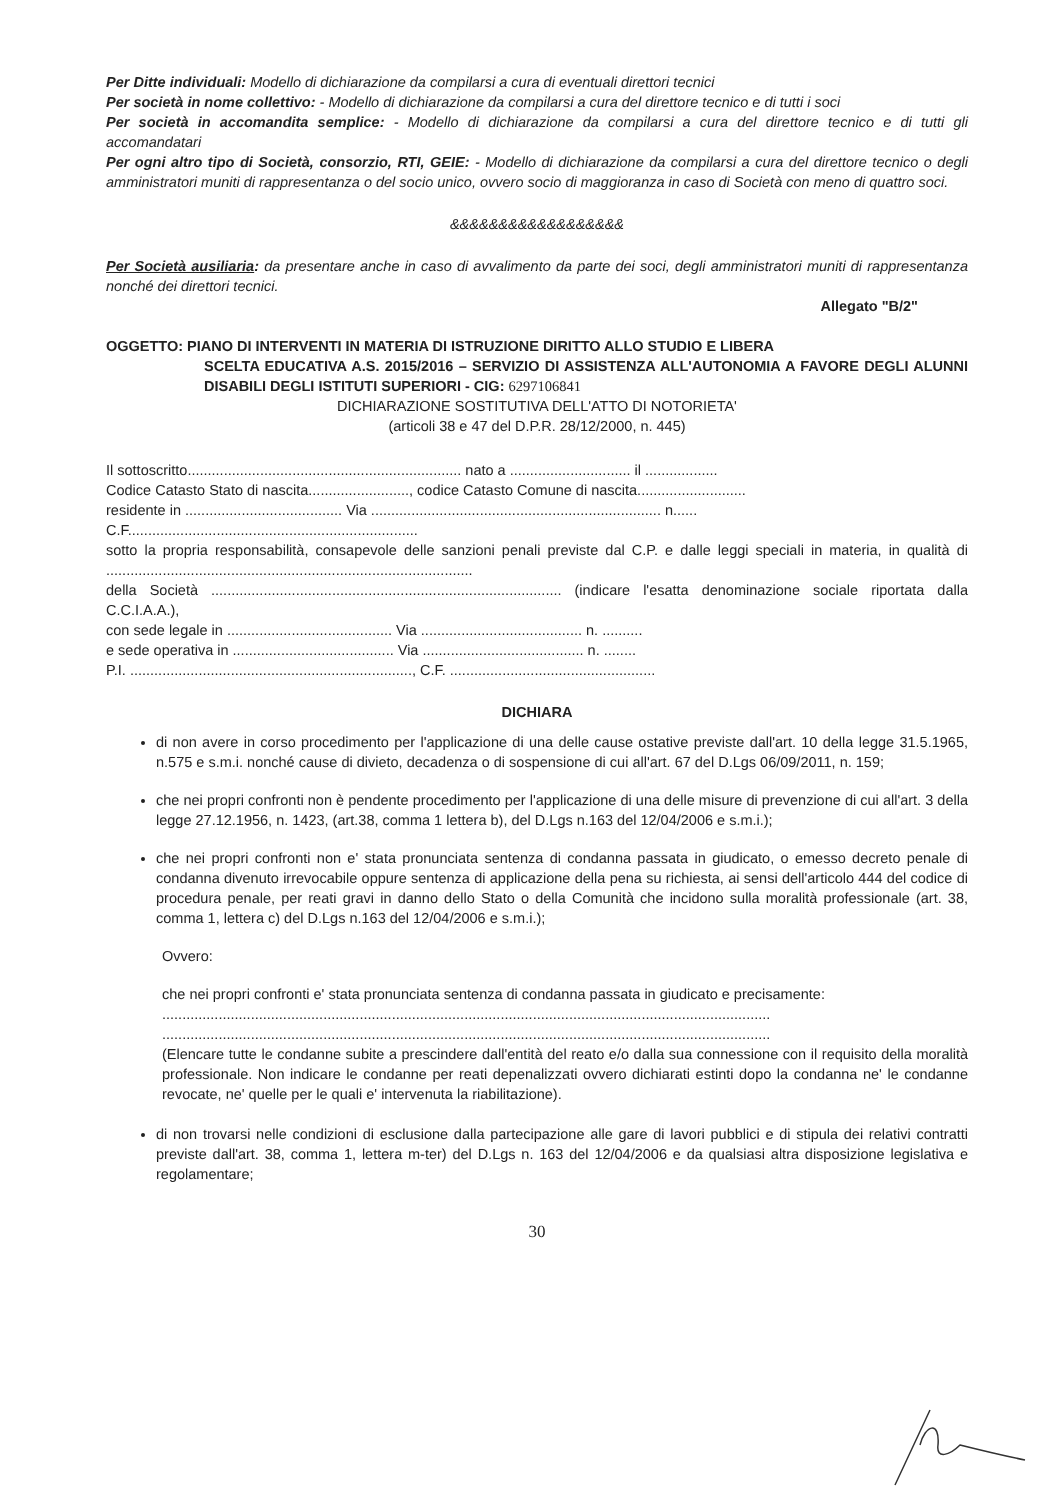Per Ditte individuali: Modello di dichiarazione da compilarsi a cura di eventuali direttori tecnici
Per società in nome collettivo: - Modello di dichiarazione da compilarsi a cura del direttore tecnico e di tutti i soci
Per società in accomandita semplice: - Modello di dichiarazione da compilarsi a cura del direttore tecnico e di tutti gli accomandatari
Per ogni altro tipo di Società, consorzio, RTI, GEIE: - Modello di dichiarazione da compilarsi a cura del direttore tecnico o degli amministratori muniti di rappresentanza o del socio unico, ovvero socio di maggioranza in caso di Società con meno di quattro soci.
&&&&&&&&&&&&&&&&&&
Per Società ausiliaria: da presentare anche in caso di avvalimento da parte dei soci, degli amministratori muniti di rappresentanza nonché dei direttori tecnici.
Allegato "B/2"
OGGETTO: PIANO DI INTERVENTI IN MATERIA DI ISTRUZIONE DIRITTO ALLO STUDIO E LIBERA
SCELTA EDUCATIVA A.S. 2015/2016 – SERVIZIO DI ASSISTENZA ALL'AUTONOMIA A FAVORE DEGLI ALUNNI DISABILI DEGLI ISTITUTI SUPERIORI - CIG: 6297106841
DICHIARAZIONE SOSTITUTIVA DELL'ATTO DI NOTORIETA'
(articoli 38 e 47 del D.P.R. 28/12/2000, n. 445)
Il sottoscritto.................................................................... nato a .............................. il ..................
Codice Catasto Stato di nascita........................., codice Catasto Comune di nascita...........................
residente in ....................................... Via ........................................................................ n......
C.F........................................................................
sotto la propria responsabilità, consapevole delle sanzioni penali previste dal C.P. e dalle leggi speciali in materia, in qualità di ...........................................................................................
della Società ....................................................................................... (indicare l'esatta denominazione sociale riportata dalla C.C.I.A.A.),
con sede legale in ......................................... Via ........................................ n. ..........
e sede operativa in ........................................ Via ........................................ n. ........
P.I. ......................................................................, C.F. ...................................................
DICHIARA
di non avere in corso procedimento per l'applicazione di una delle cause ostative previste dall'art. 10 della legge 31.5.1965, n.575 e s.m.i. nonché cause di divieto, decadenza o di sospensione di cui all'art. 67 del D.Lgs 06/09/2011, n. 159;
che nei propri confronti non è pendente procedimento per l'applicazione di una delle misure di prevenzione di cui all'art. 3 della legge 27.12.1956, n. 1423, (art.38, comma 1 lettera b), del D.Lgs n.163 del 12/04/2006 e s.m.i.);
che nei propri confronti non e' stata pronunciata sentenza di condanna passata in giudicato, o emesso decreto penale di condanna divenuto irrevocabile oppure sentenza di applicazione della pena su richiesta, ai sensi dell'articolo 444 del codice di procedura penale, per reati gravi in danno dello Stato o della Comunità che incidono sulla moralità professionale (art. 38, comma 1, lettera c) del D.Lgs n.163 del 12/04/2006 e s.m.i.);
Ovvero:
che nei propri confronti e' stata pronunciata sentenza di condanna passata in giudicato e precisamente:
.......................................................................................................................................................
.......................................................................................................................................................
(Elencare tutte le condanne subite a prescindere dall'entità del reato e/o dalla sua connessione con il requisito della moralità professionale. Non indicare le condanne per reati depenalizzati ovvero dichiarati estinti dopo la condanna ne' le condanne revocate, ne' quelle per le quali e' intervenuta la riabilitazione).
di non trovarsi nelle condizioni di esclusione dalla partecipazione alle gare di lavori pubblici e di stipula dei relativi contratti previste dall'art. 38, comma 1, lettera m-ter) del D.Lgs n. 163 del 12/04/2006 e da qualsiasi altra disposizione legislativa e regolamentare;
30